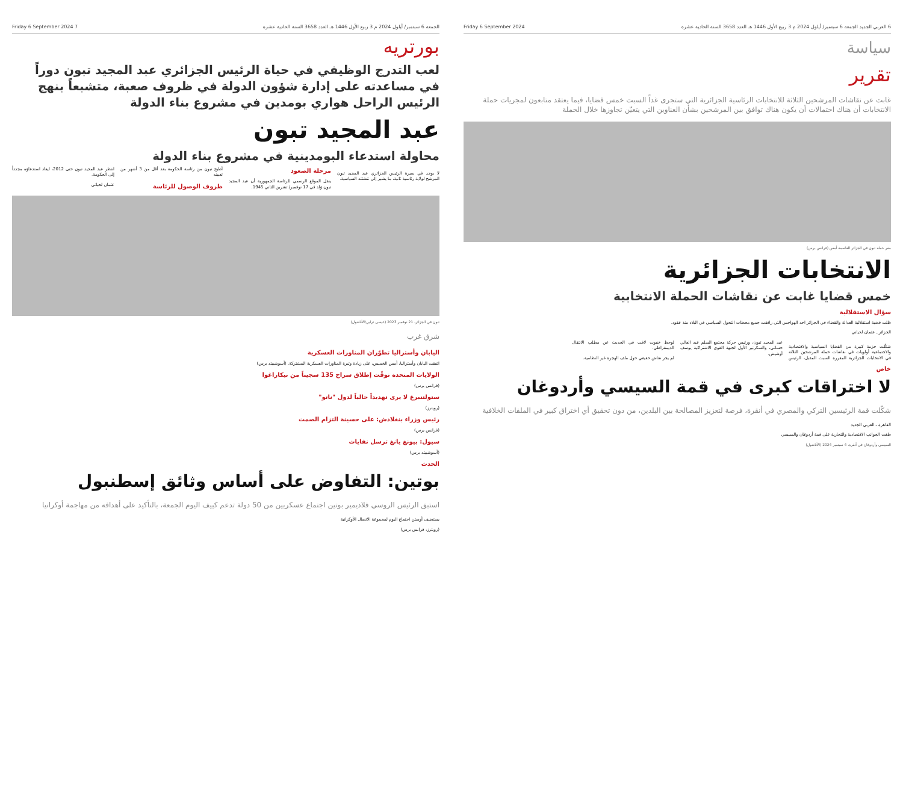6 العربي الجديد الجمعة 6 سبتمبر/ أيلول 2024 م 3 ربيع الأول 1446 هـ العدد 3658 السنة الحادية عشرة Friday 6 September 2024
سياسة
تقرير
غابت عن نقاشات المرشحين الثلاثة للانتخابات الرئاسية الجزائرية التي ستجرى غداً السبت خمس قضايا، فيما يعتقد متابعون لمجريات حملة الانتخابات أن هناك احتمالات أن يكون هناك توافق بين المرشحين بشأن العناوين التي يتعيّن تجاوزها خلال الحملة
مقر حملة تبون في الجزائر العاصمة أمس (فرانس برس)
الانتخابات الجزائرية
خمس قضايا غابت عن نقاشات الحملة الانتخابية
سؤال الاستقلالية
ظلت قضية استقلالية العدالة والقضاء في الجزائر احد الهواجس التي رافقت جميع محطات التحول السياسي في البلاد منذ عقود.
الجزائر ـ عثمان لحياني
شكّلت حزمة كبيرة من القضايا السياسية والاقتصادية والاجتماعية أولويات في نقاشات حملة المرشحين الثلاثة في الانتخابات الجزائرية المقررة السبت المقبل، الرئيس عبد المجيد تبون، ورئيس حركة مجتمع السلم عبد العالي حساني، والسكرتير الأول لجبهة القوى الاشتراكية يوسف أوشيش.
لوحظ خفوت لافت في الحديث عن مطلب الانتقال الديمقراطي.
لم يجر نقاش حقيقي حول ملف الهجرة غير النظامية.
خاص
لا اختراقات كبرى في قمة السيسي وأردوغان
شكّلت قمة الرئيسين التركي والمصري في أنقرة، فرصة لتعزيز المصالحة بين البلدين، من دون تحقيق أي اختراق كبير في الملفات الخلافية
القاهرة ـ العربي الجديد
طغت الجوانب الاقتصادية والتجارية على قمة أردوغان والسيسي
السيسي وأردوغان في أنقرة، 4 سبتمبر 2024 (الأناضول)
الجمعة 6 سبتمبر/ أيلول 2024 م 3 ربيع الأول 1446 هـ العدد 3658 السنة الحادية عشرة Friday 6 September 2024 7
بورتريه
لعب التدرج الوظيفي في حياة الرئيس الجزائري عبد المجيد تبون دوراً في مساعدته على إدارة شؤون الدولة في ظروف صعبة، متشبعاً بنهج الرئيس الراحل هواري بومدين في مشروع بناء الدولة
عبد المجيد تبون
محاولة استدعاء البومدينية في مشروع بناء الدولة
لا يوجد في سيرة الرئيس الجزائري عبد المجيد تبون المرشح لولاية رئاسية ثانية، ما يشير إلى تنشئته السياسية.
مرحلة الصعود
ينقل الموقع الرسمي للرئاسة الجمهورية أن عبد المجيد تبون وُلد في 17 نوفمبر/ تشرين الثاني 1945.
أطيح تبون من رئاسة الحكومة بعد أقل من 3 أشهر من تعيينه
ظروف الوصول للرئاسة
انتظر عبد المجيد تبون حتى 2012، ليعاد استدعاؤه مجدداً إلى الحكومة.
عثمان لحياني
تبون في الجزائر، 21 نوفمبر 2023 (عيسى ترابي/الأناضول)
شرق غرب
اليابان وأستراليا تطوّران المناورات العسكرية
اتفقت اليابان وأستراليا، أمس الخميس، على زيادة وتيرة المناورات العسكرية المشتركة. (أسوشييتد برس)
الولايات المتحدة توقّت إطلاق سراح 135 سجيناً من نيكاراغوا
(فرانس برس)
ستولتنبرغ لا يرى تهديداً حالياً لدول "ناتو"
(رويترز)
رئيس وزراء بنغلادش: على حسينة التزام الصمت
(فرانس برس)
سيول: بيونغ يانغ ترسل نفايات
(أسوشييتد برس)
الحدث
بوتين: التفاوض على أساس وثائق إسطنبول
استبق الرئيس الروسي فلاديمير بوتين اجتماع عسكريين من 50 دولة تدعم كييف اليوم الجمعة، بالتأكيد على أهدافه من مهاجمة أوكرانيا
يستضيف أوستن اجتماع اليوم لمجموعة الاتصال الأوكرانية
(رويترز، فرانس برس)